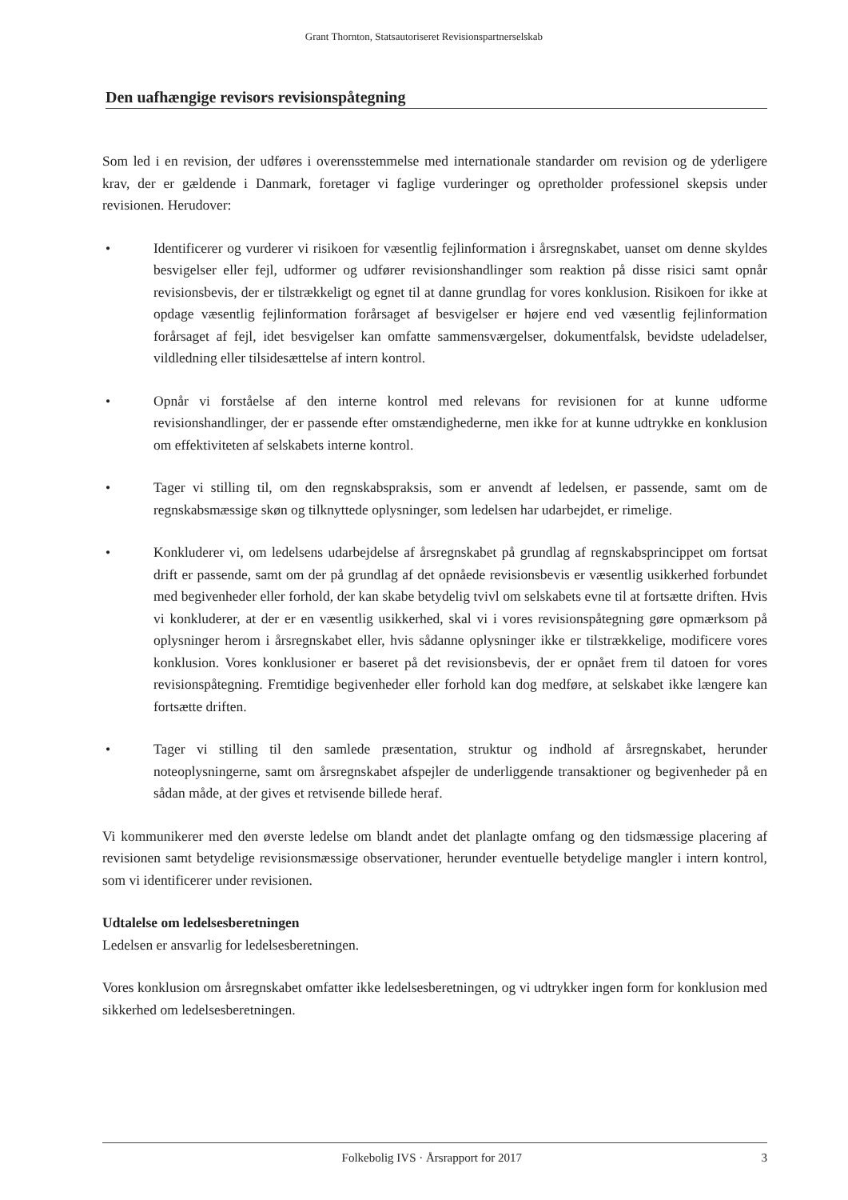Grant Thornton, Statsautoriseret Revisionspartnerselskab
Den uafhængige revisors revisionspåtegning
Som led i en revision, der udføres i overensstemmelse med internationale standarder om revision og de yderligere krav, der er gældende i Danmark, foretager vi faglige vurderinger og opretholder professionel skepsis under revisionen. Herudover:
• Identificerer og vurderer vi risikoen for væsentlig fejlinformation i årsregnskabet, uanset om denne skyldes besvigelser eller fejl, udformer og udfører revisionshandlinger som reaktion på disse risici samt opnår revisionsbevis, der er tilstrækkeligt og egnet til at danne grundlag for vores konklusion. Risikoen for ikke at opdage væsentlig fejlinformation forårsaget af besvigelser er højere end ved væsentlig fejlinformation forårsaget af fejl, idet besvigelser kan omfatte sammensværgelser, dokumentfalsk, bevidste udeladelser, vildledning eller tilsidesættelse af intern kontrol.
• Opnår vi forståelse af den interne kontrol med relevans for revisionen for at kunne udforme revisionshandlinger, der er passende efter omstændighederne, men ikke for at kunne udtrykke en konklusion om effektiviteten af selskabets interne kontrol.
• Tager vi stilling til, om den regnskabspraksis, som er anvendt af ledelsen, er passende, samt om de regnskabsmæssige skøn og tilknyttede oplysninger, som ledelsen har udarbejdet, er rimelige.
• Konkluderer vi, om ledelsens udarbejdelse af årsregnskabet på grundlag af regnskabsprincippet om fortsat drift er passende, samt om der på grundlag af det opnåede revisionsbevis er væsentlig usikkerhed forbundet med begivenheder eller forhold, der kan skabe betydelig tvivl om selskabets evne til at fortsætte driften. Hvis vi konkluderer, at der er en væsentlig usikkerhed, skal vi i vores revisionspåtegning gøre opmærksom på oplysninger herom i årsregnskabet eller, hvis sådanne oplysninger ikke er tilstrækkelige, modificere vores konklusion. Vores konklusioner er baseret på det revisionsbevis, der er opnået frem til datoen for vores revisionspåtegning. Fremtidige begivenheder eller forhold kan dog medføre, at selskabet ikke længere kan fortsætte driften.
• Tager vi stilling til den samlede præsentation, struktur og indhold af årsregnskabet, herunder noteoplysningerne, samt om årsregnskabet afspejler de underliggende transaktioner og begivenheder på en sådan måde, at der gives et retvisende billede heraf.
Vi kommunikerer med den øverste ledelse om blandt andet det planlagte omfang og den tidsmæssige placering af revisionen samt betydelige revisionsmæssige observationer, herunder eventuelle betydelige mangler i intern kontrol, som vi identificerer under revisionen.
Udtalelse om ledelsesberetningen
Ledelsen er ansvarlig for ledelsesberetningen.
Vores konklusion om årsregnskabet omfatter ikke ledelsesberetningen, og vi udtrykker ingen form for konklusion med sikkerhed om ledelsesberetningen.
Folkebolig IVS · Årsrapport for 2017 3